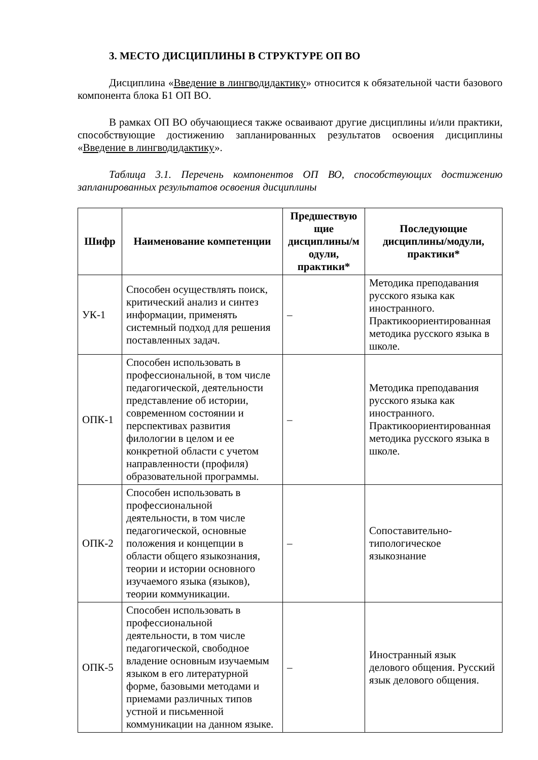3. МЕСТО ДИСЦИПЛИНЫ В СТРУКТУРЕ ОП ВО
Дисциплина «Введение в лингводидактику» относится к обязательной части базового компонента блока Б1 ОП ВО.
В рамках ОП ВО обучающиеся также осваивают другие дисциплины и/или практики, способствующие достижению запланированных результатов освоения дисциплины «Введение в лингводидактику».
Таблица 3.1. Перечень компонентов ОП ВО, способствующих достижению запланированных результатов освоения дисциплины
| Шифр | Наименование компетенции | Предшествую щие дисциплины/м одули, практики* | Последующие дисциплины/модули, практики* |
| --- | --- | --- | --- |
| УК-1 | Способен осуществлять поиск, критический анализ и синтез информации, применять системный подход для решения поставленных задач. | – | Методика преподавания русского языка как иностранного. Практикоориентированная методика русского языка в школе. |
| ОПК-1 | Способен использовать в профессиональной, в том числе педагогической, деятельности представление об истории, современном состоянии и перспективах развития филологии в целом и ее конкретной области с учетом направленности (профиля) образовательной программы. | – | Методика преподавания русского языка как иностранного. Практикоориентированная методика русского языка в школе. |
| ОПК-2 | Способен использовать в профессиональной деятельности, в том числе педагогической, основные положения и концепции в области общего языкознания, теории и истории основного изучаемого языка (языков), теории коммуникации. | – | Сопоставительно-типологическое языкознание |
| ОПК-5 | Способен использовать в профессиональной деятельности, в том числе педагогической, свободное владение основным изучаемым языком в его литературной форме, базовыми методами и приемами различных типов устной и письменной коммуникации на данном языке. | – | Иностранный язык делового общения. Русский язык делового общения. |